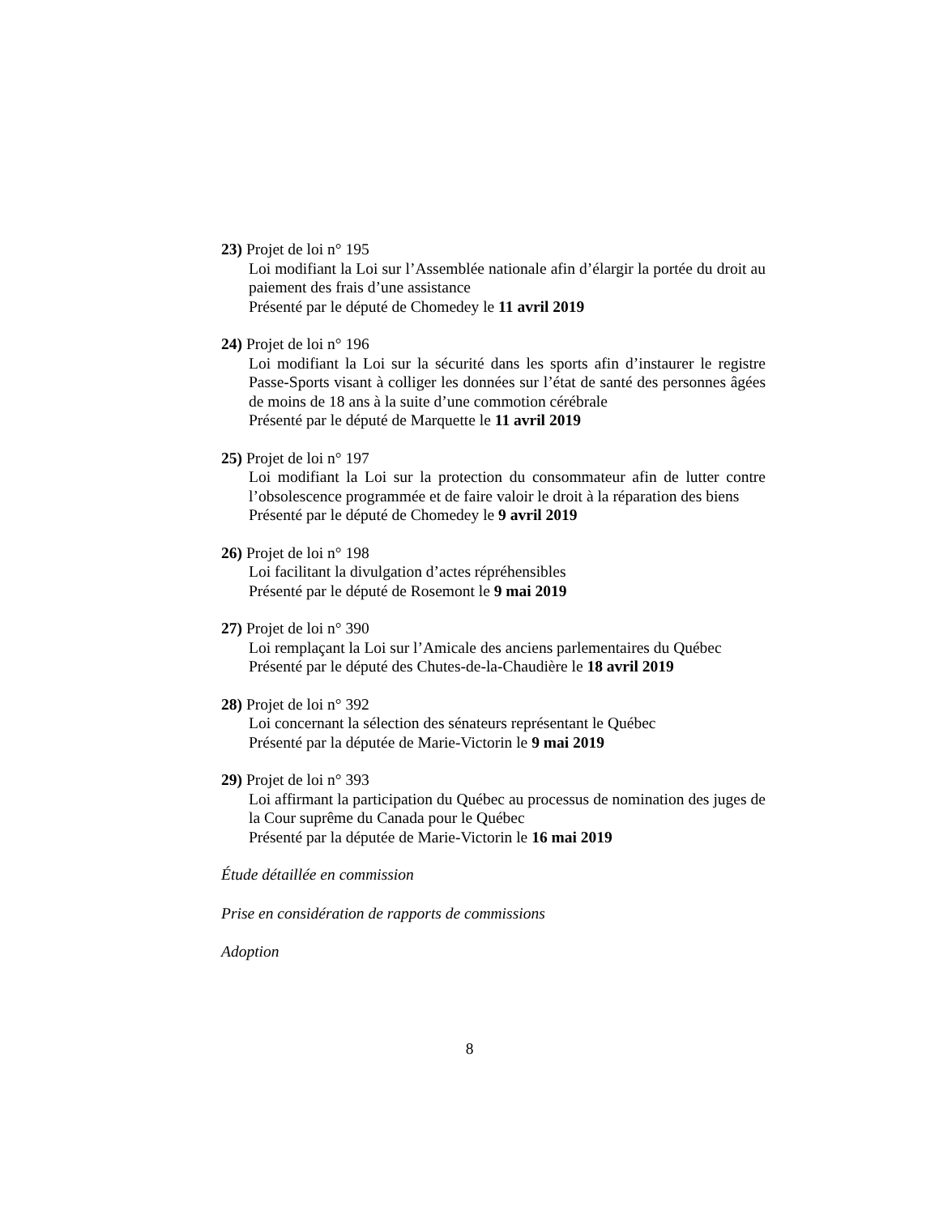23) Projet de loi n° 195
Loi modifiant la Loi sur l’Assemblée nationale afin d’élargir la portée du droit au paiement des frais d’une assistance
Présenté par le député de Chomedey le 11 avril 2019
24) Projet de loi n° 196
Loi modifiant la Loi sur la sécurité dans les sports afin d’instaurer le registre Passe-Sports visant à colliger les données sur l’état de santé des personnes âgées de moins de 18 ans à la suite d’une commotion cérébrale
Présenté par le député de Marquette le 11 avril 2019
25) Projet de loi n° 197
Loi modifiant la Loi sur la protection du consommateur afin de lutter contre l’obsolescence programmée et de faire valoir le droit à la réparation des biens
Présenté par le député de Chomedey le 9 avril 2019
26) Projet de loi n° 198
Loi facilitant la divulgation d’actes répréhensibles
Présenté par le député de Rosemont le 9 mai 2019
27) Projet de loi n° 390
Loi remplaçant la Loi sur l’Amicale des anciens parlementaires du Québec
Présenté par le député des Chutes-de-la-Chaudière le 18 avril 2019
28) Projet de loi n° 392
Loi concernant la sélection des sénateurs représentant le Québec
Présenté par la députée de Marie-Victorin le 9 mai 2019
29) Projet de loi n° 393
Loi affirmant la participation du Québec au processus de nomination des juges de la Cour suprême du Canada pour le Québec
Présenté par la députée de Marie-Victorin le 16 mai 2019
Étude détaillée en commission
Prise en considération de rapports de commissions
Adoption
8